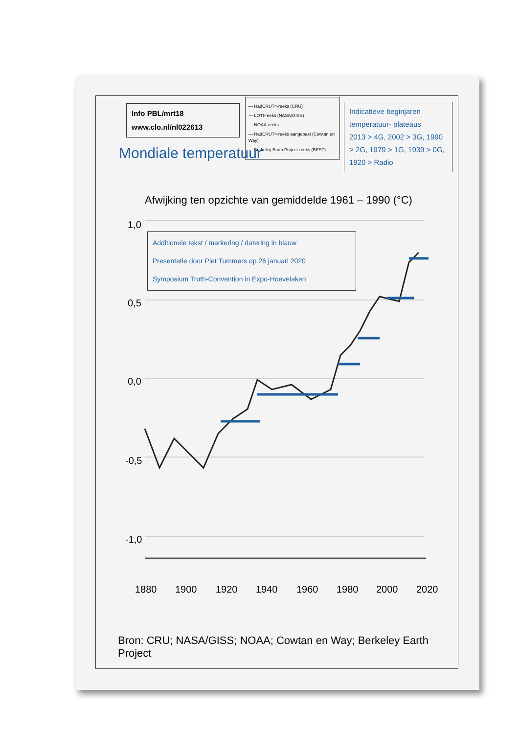1,0
0,5
0,0
-0,5
-1,0
1880
1900
1920
1940
1960
1980
2000
2020
Info PBL/mrt18
www.clo.nl/nl022613
Mondiale temperatuur
— HadCRUT4-reeks (CRU)
— LOTI-reeks (NASA/GISS)
— NOAA-reeks
— HadCRUT4-reeks aangepast (Cowtan en Way)
— Berkeley Earth Project-reeks (BEST)
Indicatieve beginjaren temperatuur- plateaus
2013 > 4G, 2002 > 3G, 1990 > 2G, 1979 > 1G, 1939 > 0G, 1920 > Radio
Afwijking ten opzichte van gemiddelde 1961 – 1990 (°C)
Additionele tekst / markering / datering in blauw
Presentatie door Piet Tummers op 26 januari 2020
Symposium Truth-Convention in Expo-Hoevelaken
Bron: CRU; NASA/GISS; NOAA; Cowtan en Way; Berkeley Earth Project